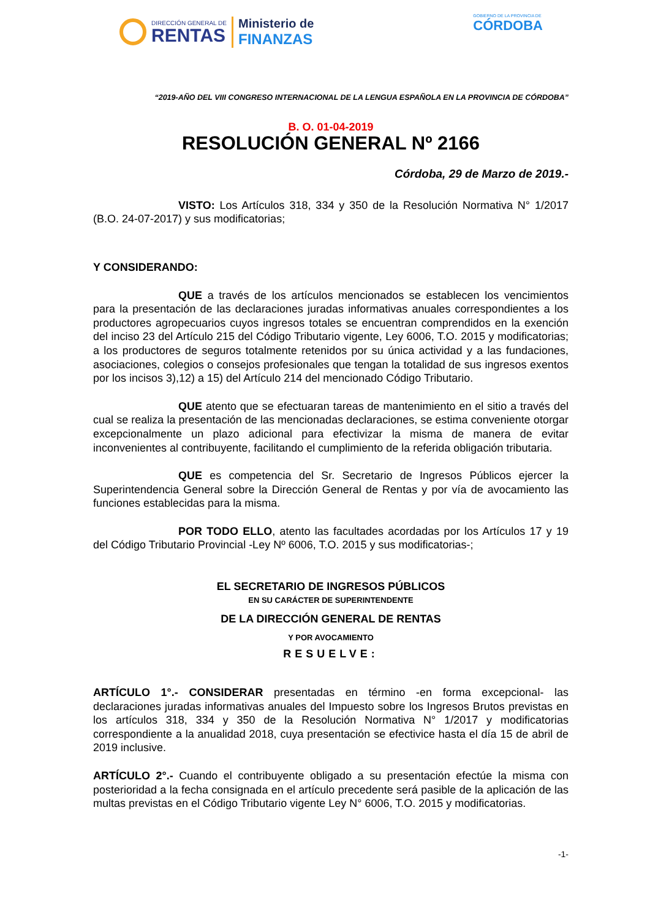DIRECCIÓN GENERAL DE
RENTAS
Ministerio de
FINANZAS
GOBIERNO DE LA PROVINCIA DE
CÓRDOBA
“2019-AÑO DEL VIII CONGRESO INTERNACIONAL DE LA LENGUA ESPAÑOLA EN LA PROVINCIA DE CÓRDOBA”
B. O. 01-04-2019
RESOLUCIÓN GENERAL Nº 2166
Córdoba, 29 de Marzo de 2019.-
VISTO: Los Artículos 318, 334 y 350 de la Resolución Normativa N° 1/2017 (B.O. 24-07-2017) y sus modificatorias;
Y CONSIDERANDO:
QUE a través de los artículos mencionados se establecen los vencimientos para la presentación de las declaraciones juradas informativas anuales correspondientes a los productores agropecuarios cuyos ingresos totales se encuentran comprendidos en la exención del inciso 23 del Artículo 215 del Código Tributario vigente, Ley 6006, T.O. 2015 y modificatorias; a los productores de seguros totalmente retenidos por su única actividad y a las fundaciones, asociaciones, colegios o consejos profesionales que tengan la totalidad de sus ingresos exentos por los incisos 3),12) a 15) del Artículo 214 del mencionado Código Tributario.
QUE atento que se efectuaran tareas de mantenimiento en el sitio a través del cual se realiza la presentación de las mencionadas declaraciones, se estima conveniente otorgar excepcionalmente un plazo adicional para efectivizar la misma de manera de evitar inconvenientes al contribuyente, facilitando el cumplimiento de la referida obligación tributaria.
QUE es competencia del Sr. Secretario de Ingresos Públicos ejercer la Superintendencia General sobre la Dirección General de Rentas y por vía de avocamiento las funciones establecidas para la misma.
POR TODO ELLO, atento las facultades acordadas por los Artículos 17 y 19 del Código Tributario Provincial -Ley Nº 6006, T.O. 2015 y sus modificatorias-;
EL SECRETARIO DE INGRESOS PÚBLICOS
EN SU CARÁCTER DE SUPERINTENDENTE
DE LA DIRECCIÓN GENERAL DE RENTAS
Y POR AVOCAMIENTO
RESUELVE:
ARTÍCULO 1°.- CONSIDERAR presentadas en término -en forma excepcional- las declaraciones juradas informativas anuales del Impuesto sobre los Ingresos Brutos previstas en los artículos 318, 334 y 350 de la Resolución Normativa N° 1/2017 y modificatorias correspondiente a la anualidad 2018, cuya presentación se efectivice hasta el día 15 de abril de 2019 inclusive.
ARTÍCULO 2°.- Cuando el contribuyente obligado a su presentación efectúe la misma con posterioridad a la fecha consignada en el artículo precedente será pasible de la aplicación de las multas previstas en el Código Tributario vigente Ley N° 6006, T.O. 2015 y modificatorias.
-1-